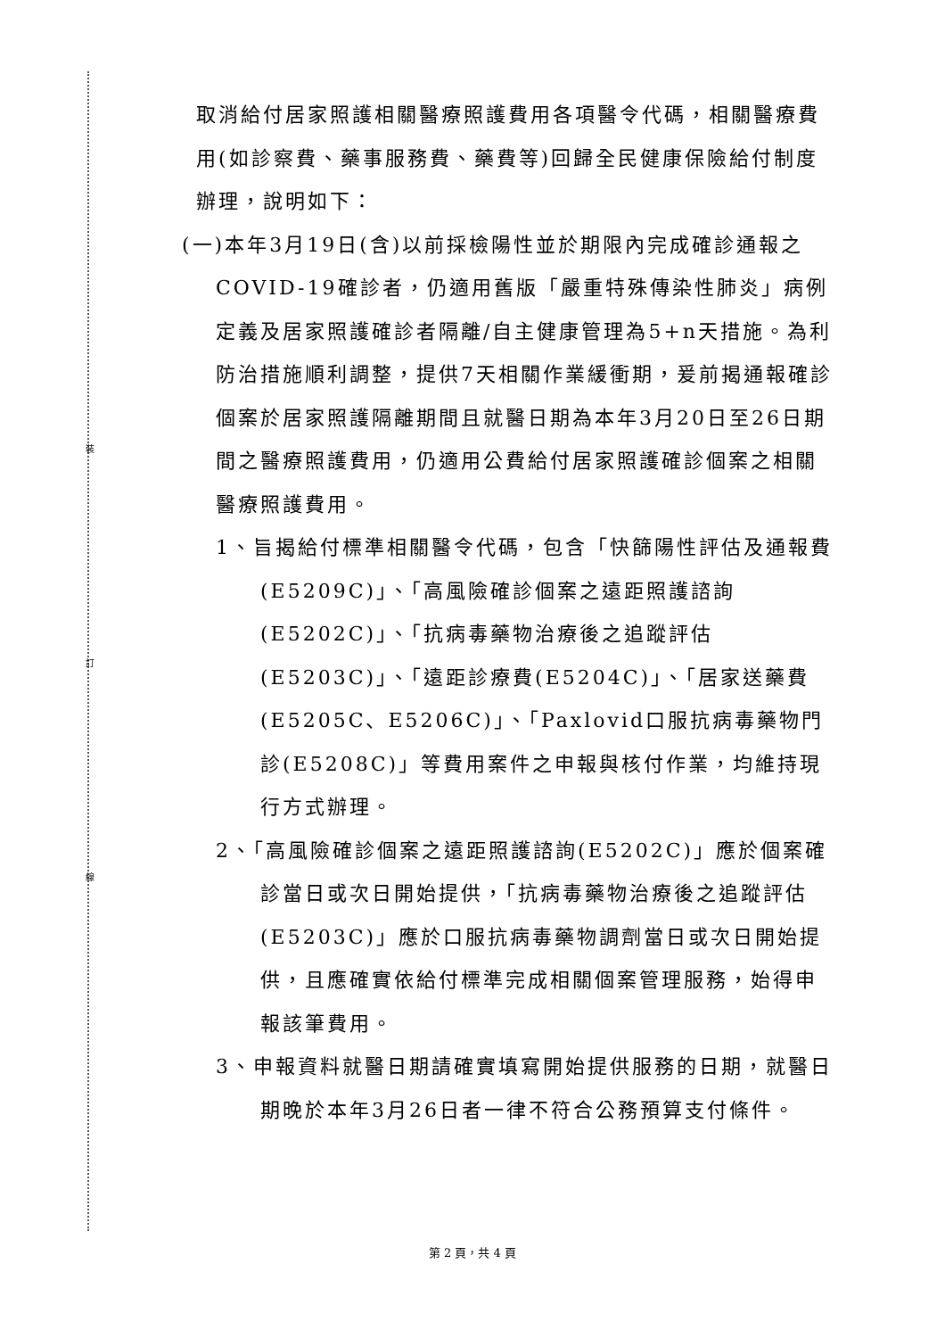裝
訂
線
取消給付居家照護相關醫療照護費用各項醫令代碼，相關醫療費用(如診察費、藥事服務費、藥費等)回歸全民健康保險給付制度辦理，說明如下：
(一)本年3月19日(含)以前採檢陽性並於期限內完成確診通報之COVID-19確診者，仍適用舊版「嚴重特殊傳染性肺炎」病例定義及居家照護確診者隔離/自主健康管理為5+n天措施。為利防治措施順利調整，提供7天相關作業緩衝期，爰前揭通報確診個案於居家照護隔離期間且就醫日期為本年3月20日至26日期間之醫療照護費用，仍適用公費給付居家照護確診個案之相關醫療照護費用。
1、旨揭給付標準相關醫令代碼，包含「快篩陽性評估及通報費(E5209C)」、「高風險確診個案之遠距照護諮詢(E5202C)」、「抗病毒藥物治療後之追蹤評估(E5203C)」、「遠距診療費(E5204C)」、「居家送藥費(E5205C、E5206C)」、「Paxlovid口服抗病毒藥物門診(E5208C)」等費用案件之申報與核付作業，均維持現行方式辦理。
2、「高風險確診個案之遠距照護諮詢(E5202C)」應於個案確診當日或次日開始提供，「抗病毒藥物治療後之追蹤評估(E5203C)」應於口服抗病毒藥物調劑當日或次日開始提供，且應確實依給付標準完成相關個案管理服務，始得申報該筆費用。
3、申報資料就醫日期請確實填寫開始提供服務的日期，就醫日期晚於本年3月26日者一律不符合公務預算支付條件。
第 2 頁，共 4 頁